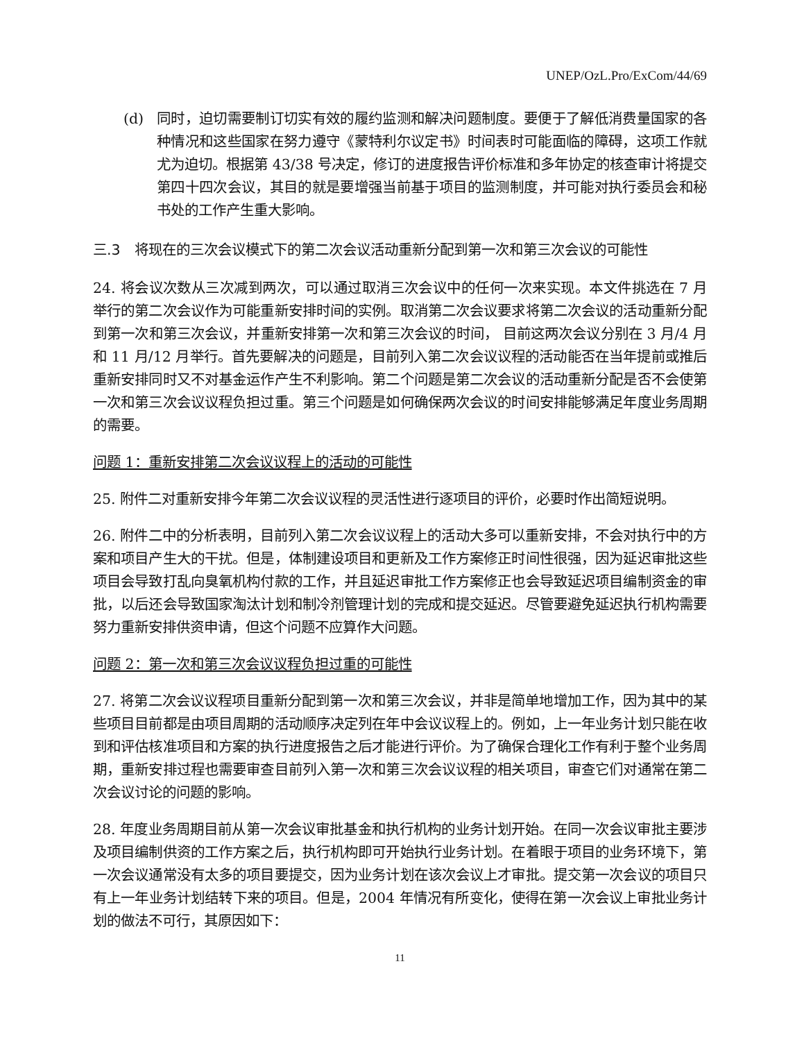UNEP/OzL.Pro/ExCom/44/69
(d) 同时，迫切需要制订切实有效的履约监测和解决问题制度。要便于了解低消费量国家的各种情况和这些国家在努力遵守《蒙特利尔议定书》时间表时可能面临的障碍，这项工作就尤为迫切。根据第 43/38 号决定，修订的进度报告评价标准和多年协定的核查审计将提交第四十四次会议，其目的就是要增强当前基于项目的监测制度，并可能对执行委员会和秘书处的工作产生重大影响。
三.3　将现在的三次会议模式下的第二次会议活动重新分配到第一次和第三次会议的可能性
24. 将会议次数从三次减到两次，可以通过取消三次会议中的任何一次来实现。本文件挑选在 7 月举行的第二次会议作为可能重新安排时间的实例。取消第二次会议要求将第二次会议的活动重新分配到第一次和第三次会议，并重新安排第一次和第三次会议的时间， 目前这两次会议分别在 3 月/4 月和 11 月/12 月举行。首先要解决的问题是，目前列入第二次会议议程的活动能否在当年提前或推后重新安排同时又不对基金运作产生不利影响。第二个问题是第二次会议的活动重新分配是否不会使第一次和第三次会议议程负担过重。第三个问题是如何确保两次会议的时间安排能够满足年度业务周期的需要。
问题 1：重新安排第二次会议议程上的活动的可能性
25. 附件二对重新安排今年第二次会议议程的灵活性进行逐项目的评价，必要时作出简短说明。
26. 附件二中的分析表明，目前列入第二次会议议程上的活动大多可以重新安排，不会对执行中的方案和项目产生大的干扰。但是，体制建设项目和更新及工作方案修正时间性很强，因为延迟审批这些项目会导致打乱向臭氧机构付款的工作，并且延迟审批工作方案修正也会导致延迟项目编制资金的审批，以后还会导致国家淘汰计划和制冷剂管理计划的完成和提交延迟。尽管要避免延迟执行机构需要努力重新安排供资申请，但这个问题不应算作大问题。
问题 2：第一次和第三次会议议程负担过重的可能性
27. 将第二次会议议程项目重新分配到第一次和第三次会议，并非是简单地增加工作，因为其中的某些项目目前都是由项目周期的活动顺序决定列在年中会议议程上的。例如，上一年业务计划只能在收到和评估核准项目和方案的执行进度报告之后才能进行评价。为了确保合理化工作有利于整个业务周期，重新安排过程也需要审查目前列入第一次和第三次会议议程的相关项目，审查它们对通常在第二次会议讨论的问题的影响。
28. 年度业务周期目前从第一次会议审批基金和执行机构的业务计划开始。在同一次会议审批主要涉及项目编制供资的工作方案之后，执行机构即可开始执行业务计划。在着眼于项目的业务环境下，第一次会议通常没有太多的项目要提交，因为业务计划在该次会议上才审批。提交第一次会议的项目只有上一年业务计划结转下来的项目。但是，2004 年情况有所变化，使得在第一次会议上审批业务计划的做法不可行，其原因如下：
11